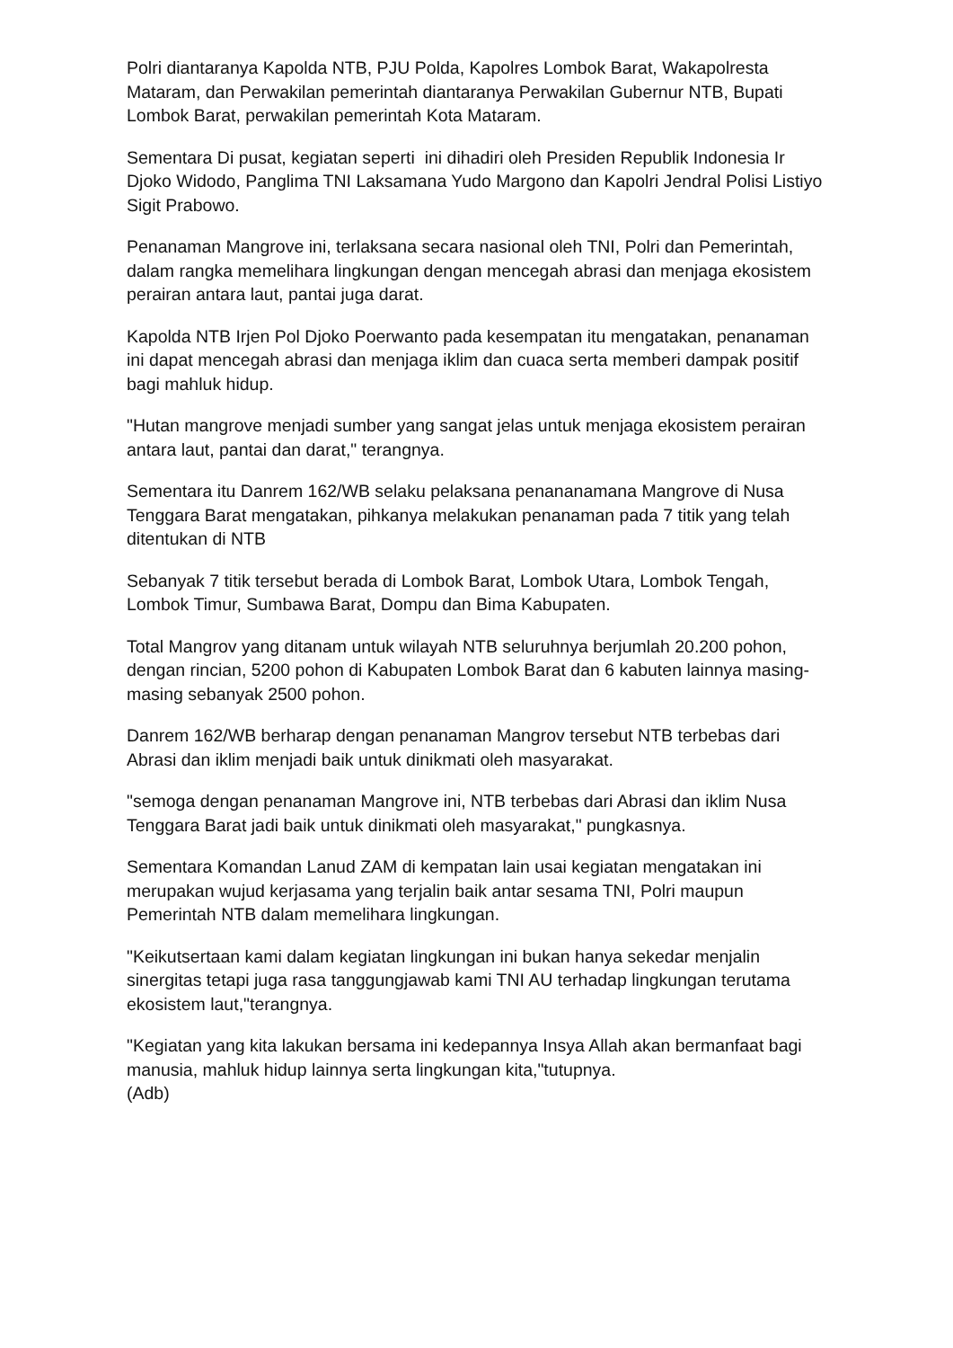Polri diantaranya Kapolda NTB, PJU Polda, Kapolres Lombok Barat, Wakapolresta Mataram, dan Perwakilan pemerintah diantaranya Perwakilan Gubernur NTB, Bupati Lombok Barat, perwakilan pemerintah Kota Mataram.
Sementara Di pusat, kegiatan seperti ini dihadiri oleh Presiden Republik Indonesia Ir Djoko Widodo, Panglima TNI Laksamana Yudo Margono dan Kapolri Jendral Polisi Listiyo Sigit Prabowo.
Penanaman Mangrove ini, terlaksana secara nasional oleh TNI, Polri dan Pemerintah, dalam rangka memelihara lingkungan dengan mencegah abrasi dan menjaga ekosistem perairan antara laut, pantai juga darat.
Kapolda NTB Irjen Pol Djoko Poerwanto pada kesempatan itu mengatakan, penanaman ini dapat mencegah abrasi dan menjaga iklim dan cuaca serta memberi dampak positif bagi mahluk hidup.
"Hutan mangrove menjadi sumber yang sangat jelas untuk menjaga ekosistem perairan antara laut, pantai dan darat," terangnya.
Sementara itu Danrem 162/WB selaku pelaksana penananamana Mangrove di Nusa Tenggara Barat mengatakan, pihkanya melakukan penanaman pada 7 titik yang telah ditentukan di NTB
Sebanyak 7 titik tersebut berada di Lombok Barat, Lombok Utara, Lombok Tengah, Lombok Timur, Sumbawa Barat, Dompu dan Bima Kabupaten.
Total Mangrov yang ditanam untuk wilayah NTB seluruhnya berjumlah 20.200 pohon, dengan rincian, 5200 pohon di Kabupaten Lombok Barat dan 6 kabuten lainnya masing-masing sebanyak 2500 pohon.
Danrem 162/WB berharap dengan penanaman Mangrov tersebut NTB terbebas dari Abrasi dan iklim menjadi baik untuk dinikmati oleh masyarakat.
"semoga dengan penanaman Mangrove ini, NTB terbebas dari Abrasi dan iklim Nusa Tenggara Barat jadi baik untuk dinikmati oleh masyarakat," pungkasnya.
Sementara Komandan Lanud ZAM di kempatan lain usai kegiatan mengatakan ini merupakan wujud kerjasama yang terjalin baik antar sesama TNI, Polri maupun Pemerintah NTB dalam memelihara lingkungan.
"Keikutsertaan kami dalam kegiatan lingkungan ini bukan hanya sekedar menjalin sinergitas tetapi juga rasa tanggungjawab kami TNI AU terhadap lingkungan terutama ekosistem laut,"terangnya.
"Kegiatan yang kita lakukan bersama ini kedepannya Insya Allah akan bermanfaat bagi manusia, mahluk hidup lainnya serta lingkungan kita,"tutupnya.
(Adb)